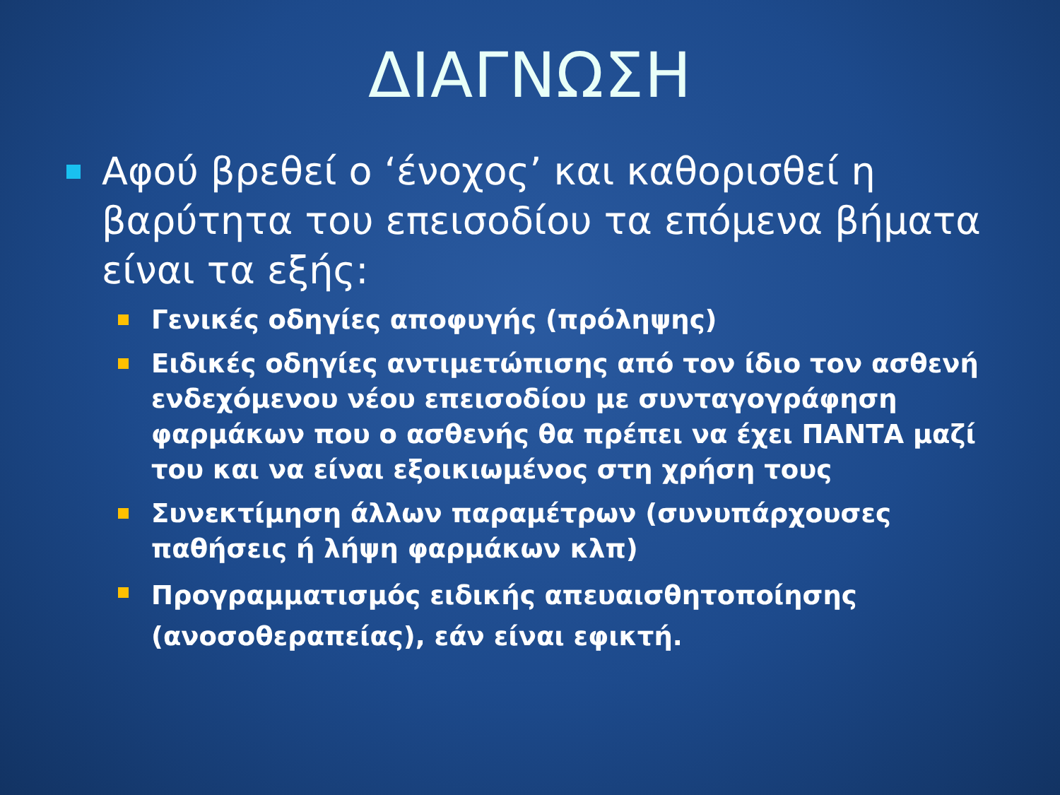ΔΙΑΓΝΩΣΗ
Αφού βρεθεί ο ‘ένοχος’ και καθορισθεί η βαρύτητα του επεισοδίου τα επόμενα βήματα είναι τα εξής:
Γενικές οδηγίες αποφυγής (πρόληψης)
Ειδικές οδηγίες αντιμετώπισης από τον ίδιο τον ασθενή ενδεχόμενου νέου επεισοδίου με συνταγογράφηση φαρμάκων που ο ασθενής θα πρέπει να έχει ΠΑΝΤΑ μαζί του και να είναι εξοικιωμένος στη χρήση τους
Συνεκτίμηση άλλων παραμέτρων (συνυπάρχουσες παθήσεις ή λήψη φαρμάκων κλπ)
Προγραμματισμός ειδικής απευαισθητοποίησης (ανοσοθεραπείας), εάν είναι εφικτή.